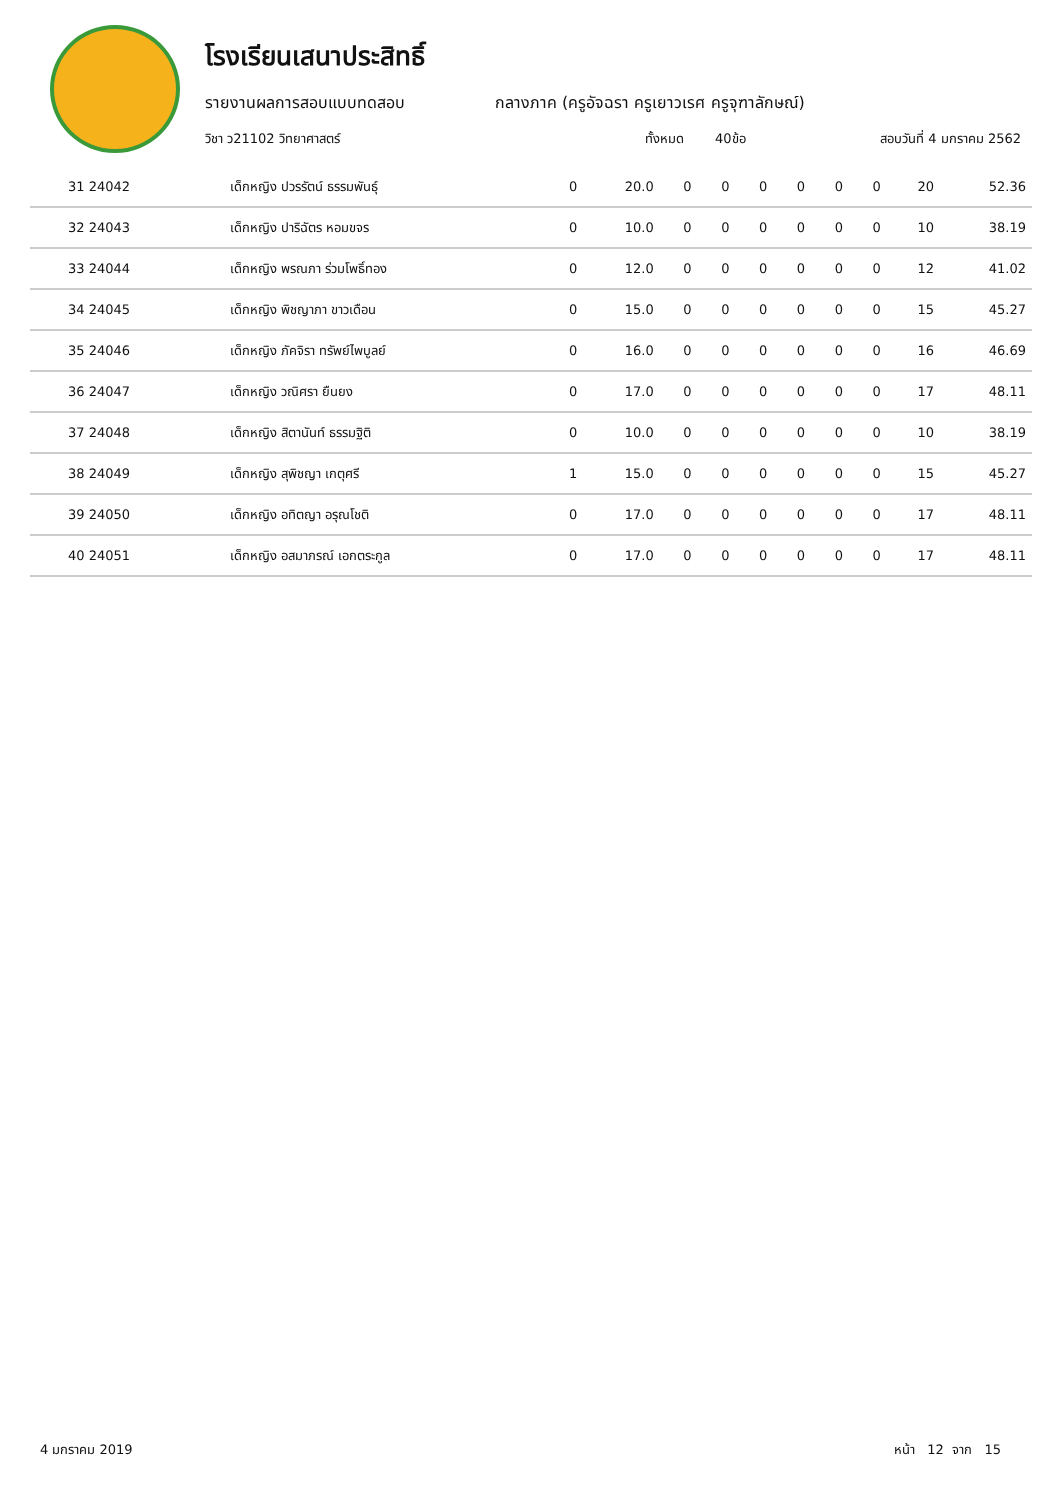โรงเรียนเสนาประสิทธิ์
รายงานผลการสอบแบบทดสอบ กลางภาค (ครูอัจฉรา ครูเยาวเรศ ครูจุฑาลักษณ์)
วิชา ว21102 วิทยาศาสตร์ ทั้งหมด 40ข้อ สอบวันที่ 4 มกราคม 2562
| 31 24042 | เด็กหญิง ปวรรัตน์ ธรรมพันธุ์ | 0 | 20.0 | 0 | 0 | 0 | 0 | 0 | 0 | 20 | 52.36 |
| 32 24043 | เด็กหญิง ปาริฉัตร หอมขจร | 0 | 10.0 | 0 | 0 | 0 | 0 | 0 | 0 | 10 | 38.19 |
| 33 24044 | เด็กหญิง พรณภา ร่วมโพธิ์ทอง | 0 | 12.0 | 0 | 0 | 0 | 0 | 0 | 0 | 12 | 41.02 |
| 34 24045 | เด็กหญิง พิชญาภา ขาวเดือน | 0 | 15.0 | 0 | 0 | 0 | 0 | 0 | 0 | 15 | 45.27 |
| 35 24046 | เด็กหญิง ภัคจิรา ทรัพย์ไพบูลย์ | 0 | 16.0 | 0 | 0 | 0 | 0 | 0 | 0 | 16 | 46.69 |
| 36 24047 | เด็กหญิง วณิศรา ยืนยง | 0 | 17.0 | 0 | 0 | 0 | 0 | 0 | 0 | 17 | 48.11 |
| 37 24048 | เด็กหญิง สิตานันท์ ธรรมฐิติ | 0 | 10.0 | 0 | 0 | 0 | 0 | 0 | 0 | 10 | 38.19 |
| 38 24049 | เด็กหญิง สุพิชญา เกตุศรี | 1 | 15.0 | 0 | 0 | 0 | 0 | 0 | 0 | 15 | 45.27 |
| 39 24050 | เด็กหญิง อทิตญา อรุณโชติ | 0 | 17.0 | 0 | 0 | 0 | 0 | 0 | 0 | 17 | 48.11 |
| 40 24051 | เด็กหญิง อสมาภรณ์ เอกตระกูล | 0 | 17.0 | 0 | 0 | 0 | 0 | 0 | 0 | 17 | 48.11 |
4 มกราคม 2019 หน้า 12 จาก 15